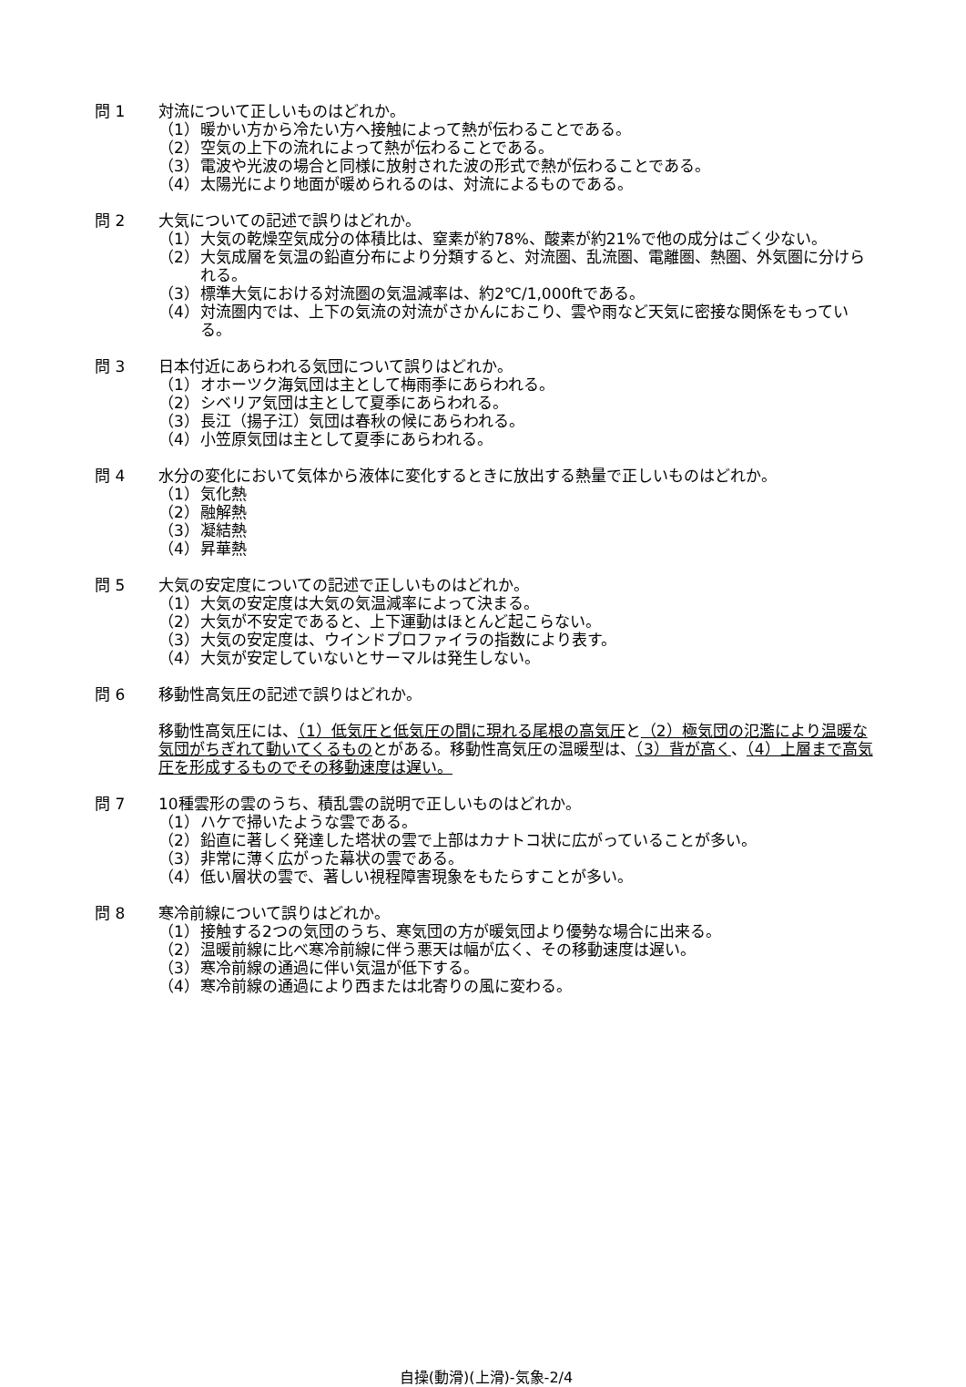問 1 対流について正しいものはどれか。
（1） 暖かい方から冷たい方へ接触によって熱が伝わることである。
（2） 空気の上下の流れによって熱が伝わることである。
（3） 電波や光波の場合と同様に放射された波の形式で熱が伝わることである。
（4） 太陽光により地面が暖められるのは、対流によるものである。
問 2 大気についての記述で誤りはどれか。
（1） 大気の乾燥空気成分の体積比は、窒素が約78%、酸素が約21%で他の成分はごく少ない。
（2） 大気成層を気温の鉛直分布により分類すると、対流圏、乱流圏、電離圏、熱圏、外気圏に分けられる。
（3） 標準大気における対流圏の気温減率は、約2℃/1,000ftである。
（4） 対流圏内では、上下の気流の対流がさかんにおこり、雲や雨など天気に密接な関係をもっている。
問 3 日本付近にあらわれる気団について誤りはどれか。
（1） オホーツク海気団は主として梅雨季にあらわれる。
（2） シベリア気団は主として夏季にあらわれる。
（3） 長江（揚子江）気団は春秋の候にあらわれる。
（4） 小笠原気団は主として夏季にあらわれる。
問 4 水分の変化において気体から液体に変化するときに放出する熱量で正しいものはどれか。
（1） 気化熱
（2） 融解熱
（3） 凝結熱
（4） 昇華熱
問 5 大気の安定度についての記述で正しいものはどれか。
（1） 大気の安定度は大気の気温減率によって決まる。
（2） 大気が不安定であると、上下運動はほとんど起こらない。
（3） 大気の安定度は、ウインドプロファイラの指数により表す。
（4） 大気が安定していないとサーマルは発生しない。
問 6 移動性高気圧の記述で誤りはどれか。
移動性高気圧には、（1）低気圧と低気圧の間に現れる尾根の高気圧と（2）極気団の氾濫により温暖な気団がちぎれて動いてくるものとがある。移動性高気圧の温暖型は、（3）背が高く、（4）上層まで高気圧を形成するものでその移動速度は遅い。
問 7 10種雲形の雲のうち、積乱雲の説明で正しいものはどれか。
（1） ハケで掃いたような雲である。
（2） 鉛直に著しく発達した塔状の雲で上部はカナトコ状に広がっていることが多い。
（3） 非常に薄く広がった幕状の雲である。
（4） 低い層状の雲で、著しい視程障害現象をもたらすことが多い。
問 8 寒冷前線について誤りはどれか。
（1） 接触する2つの気団のうち、寒気団の方が暖気団より優勢な場合に出来る。
（2） 温暖前線に比べ寒冷前線に伴う悪天は幅が広く、その移動速度は遅い。
（3） 寒冷前線の通過に伴い気温が低下する。
（4） 寒冷前線の通過により西または北寄りの風に変わる。
自操(動滑)(上滑)-気象-2/4